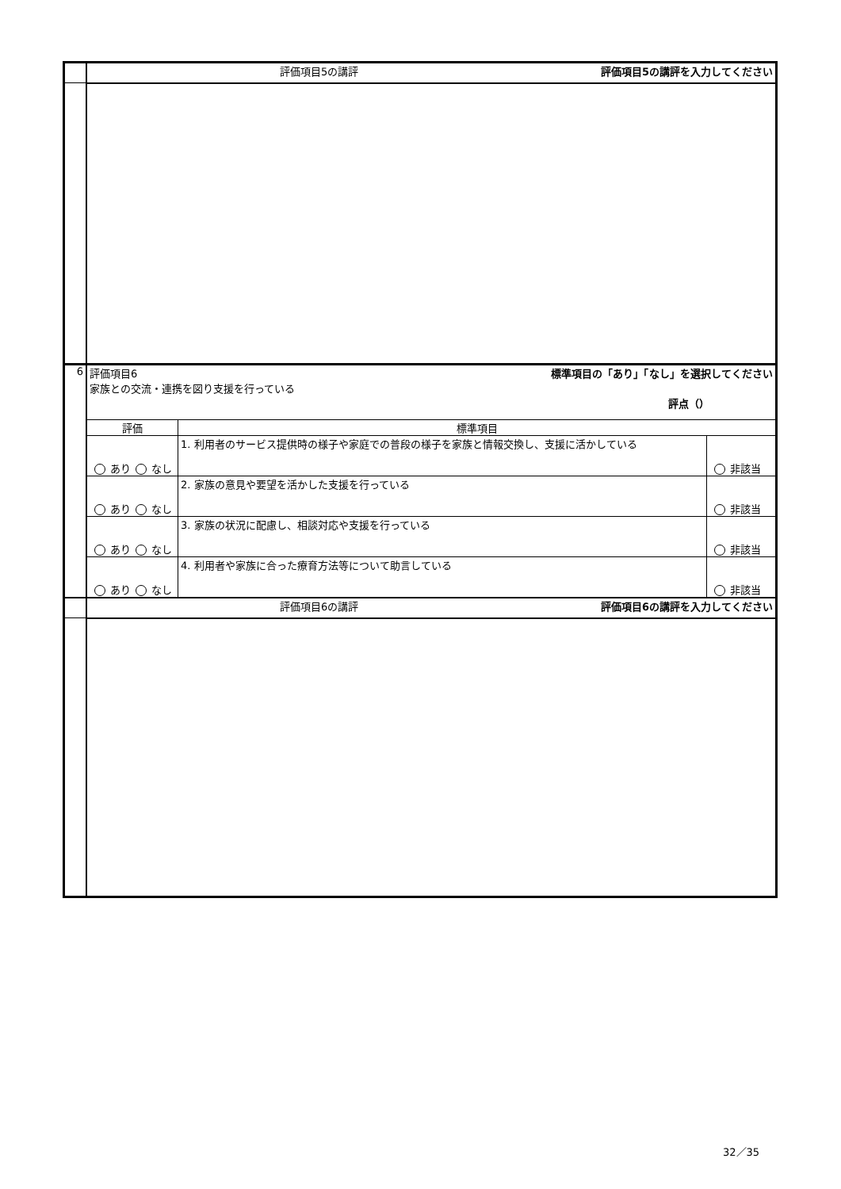| | 評価項目5の講評 評価項目5の講評を入力してください | | |
| 6 | 標準項目の「あり」「なし」を選択してください 評価項目6 家族との交流・連携を図り支援を行っている 評点（） | | |
| | 評価 | 標準項目 | |
| | あり なし | 1. 利用者のサービス提供時の様子や家庭での普段の様子を家族と情報交換し、支援に活かしている | 非該当 |
| | あり なし | 2. 家族の意見や要望を活かした支援を行っている | 非該当 |
| | あり なし | 3. 家族の状況に配慮し、相談対応や支援を行っている | 非該当 |
| | あり なし | 4. 利用者や家族に合った療育方法等について助言している | 非該当 |
| | 評価項目6の講評 評価項目6の講評を入力してください | | |
32／35